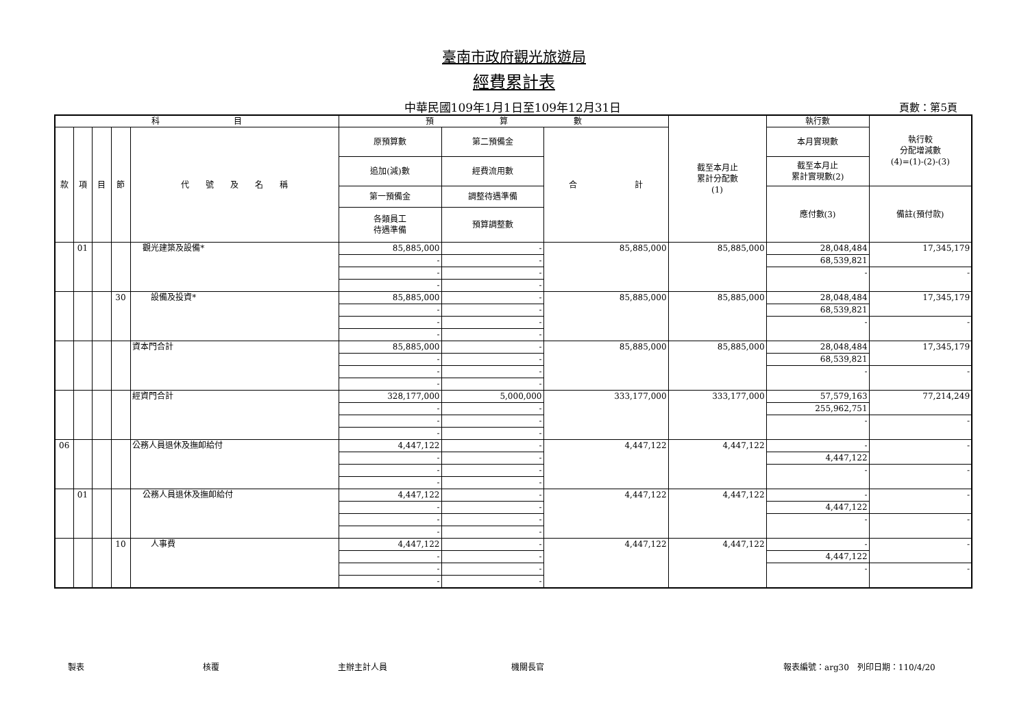臺南市政府觀光旅遊局
經費累計表
中華民國109年1月1日至109年12月31日
頁數：第5頁
| 科 目 | | | | | 預 算 數 | | | 截至本月止 累計分配數 (1) | 執行數 | 執行較 分配增減數 (4)=(1)-(2)-(3) |
| --- | --- | --- | --- | --- | --- | --- | --- | --- | --- | --- |
| 款 | 項 | 目 | 節 | 代 號 及 名 稱 | 原預算數 | 第二預備金 | 合 計 | | 本月實現數 | |
| | | | | | 追加(減)數 | 經費流用數 | | | 截至本月止 累計實現數(2) | |
| | | | | | 第一預備金 | 調整待遇準備 | | | 應付數(3) | 備註(預付款) |
| | | | | | 各類員工 待遇準備 | 預算調整數 | | | | |
| | 01 | | | 觀光建築及設備* | 85,885,000 | - | 85,885,000 | 85,885,000 | 28,048,484 | 17,345,179 |
| | | | | | - | - | | | 68,539,821 | |
| | | | | | - | - | | | - | - |
| | | | | | - | - | | | | |
| | | | 30 | 設備及投資* | 85,885,000 | - | 85,885,000 | 85,885,000 | 28,048,484 | 17,345,179 |
| | | | | | - | - | | | 68,539,821 | |
| | | | | | - | - | | | - | - |
| | | | | | - | - | | | | |
| | | | | 資本門合計 | 85,885,000 | - | 85,885,000 | 85,885,000 | 28,048,484 | 17,345,179 |
| | | | | | - | - | | | 68,539,821 | |
| | | | | | - | - | | | - | - |
| | | | | | - | - | | | | |
| | | | | 經資門合計 | 328,177,000 | 5,000,000 | 333,177,000 | 333,177,000 | 57,579,163 | 77,214,249 |
| | | | | | - | - | | | 255,962,751 | |
| | | | | | - | - | | | - | - |
| | | | | | - | - | | | | |
| 06 | | | | 公務人員退休及撫卹給付 | 4,447,122 | - | 4,447,122 | 4,447,122 | - | - |
| | | | | | - | - | | | 4,447,122 | |
| | | | | | - | - | | | - | - |
| | | | | | - | - | | | | |
| | 01 | | | 公務人員退休及撫卹給付 | 4,447,122 | - | 4,447,122 | 4,447,122 | - | - |
| | | | | | - | - | | | 4,447,122 | |
| | | | | | - | - | | | - | - |
| | | | | | - | - | | | | |
| | | | 10 | 人事費 | 4,447,122 | - | 4,447,122 | 4,447,122 | - | - |
| | | | | | - | - | | | 4,447,122 | |
| | | | | | - | - | | | - | - |
| | | | | | - | - | | | | |
製表 核覆 主辦主計人員 機關長官 報表編號：arg30　列印日期：110/4/20